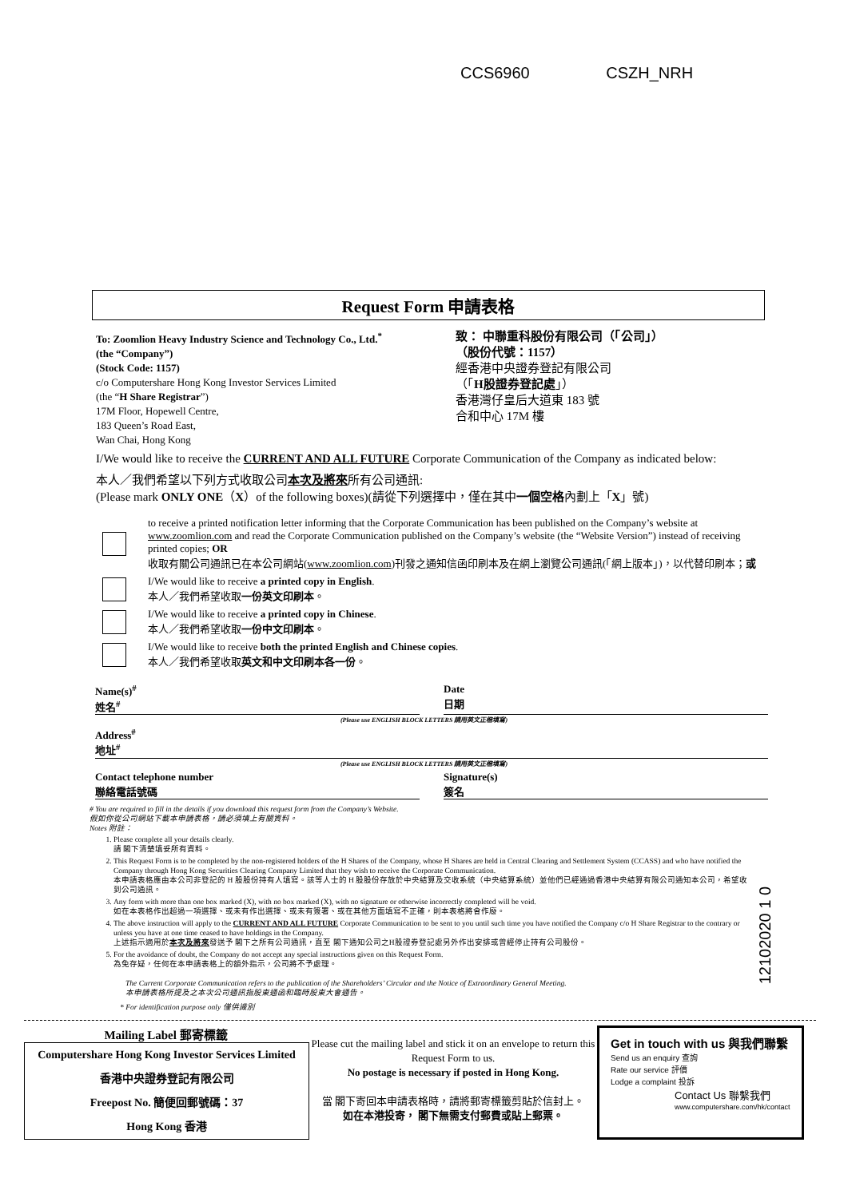CCS6960 CSZH_NRH
Request Form 申請表格
To: Zoomlion Heavy Industry Science and Technology Co., Ltd.<sup>*</sup>
(the “Company”)
(Stock Code: 1157)
c/o Computershare Hong Kong Investor Services Limited
(the “H Share Registrar”)
17M Floor, Hopewell Centre,
183 Queen’s Road East,
Wan Chai, Hong Kong
致： 中聯重科股份有限公司（「公司」）
（股份代號：1157）
經香港中央證券登記有限公司
（「H股證券登記處」）
香港灣仔皇后大道東 183 號
合和中心 17M 樓
I/We would like to receive the CURRENT AND ALL FUTURE Corporate Communication of the Company as indicated below:
本人／我們希望以下列方式收取公司本次及將來所有公司通訊:
(Please mark ONLY ONE（X）of the following boxes)(請從下列選擇中，僅在其中一個空格內劃上「X」號)
to receive a printed notification letter informing that the Corporate Communication has been published on the Company’s website at www.zoomlion.com and read the Corporate Communication published on the Company’s website (the “Website Version”) instead of receiving printed copies; OR
收取有關公司通訊已在本公司網站(www.zoomlion.com)刊發之通知信函印刷本及在網上瀏覽公司通訊(「網上版本」)，以代替印刷本；或
I/We would like to receive a printed copy in English.
本人／我們希望收取一份英文印刷本。
I/We would like to receive a printed copy in Chinese.
本人／我們希望收取一份中文印刷本。
I/We would like to receive both the printed English and Chinese copies.
本人／我們希望收取英文和中文印刷本各一份。
Name(s)<sup>#</sup>
姓名<sup>#</sup>
Date
日期
(Please use ENGLISH BLOCK LETTERS 請用英文正楷填寫)
Address<sup>#</sup>
地址<sup>#</sup>
(Please use ENGLISH BLOCK LETTERS 請用英文正楷填寫)
Contact telephone number
聯絡電話號碼
Signature(s)
簽名
# You are required to fill in the details if you download this request form from the Company’s Website.
假如你從公司網站下載本申請表格，請必須填上有關資料。
Notes 附註：
1. Please complete all your details clearly.
請 閣下清楚填妥所有資料。
2. This Request Form is to be completed by the non-registered holders of the H Shares of the Company, whose H Shares are held in Central Clearing and Settlement System (CCASS) and who have notified the Company through Hong Kong Securities Clearing Company Limited that they wish to receive the Corporate Communication.
本申請表格應由本公司非登記的 H 股股份持有人填寫。該等人士的 H 股股份存放於中央結算及交收系統（中央結算系統）並他們已經通過香港中央結算有限公司通知本公司，希望收到公司通訊。
3. Any form with more than one box marked (X), with no box marked (X), with no signature or otherwise incorrectly completed will be void.
如在本表格作出超過一項選擇、或未有作出選擇、或未有簽署、或在其他方面填寫不正確，則本表格將會作廢。
4. The above instruction will apply to the CURRENT AND ALL FUTURE Corporate Communication to be sent to you until such time you have notified the Company c/o H Share Registrar to the contrary or unless you have at one time ceased to have holdings in the Company.
上述指示適用於本次及將來發送予 閣下之所有公司通訊，直至 閣下通知公司之H股證券登記處另外作出安排或曾經停止持有公司股份。
5. For the avoidance of doubt, the Company do not accept any special instructions given on this Request Form.
為免存疑，任何在本申請表格上的額外指示，公司將不予處理。
The Current Corporate Communication refers to the publication of the Shareholders’ Circular and the Notice of Extraordinary General Meeting.
本申請表格所提及之本次公司通訊指股東通函和臨時股東大會通告。
* For identification purpose only 僅供識別
12102020 1 0
Mailing Label 郵寄標籤
Computershare Hong Kong Investor Services Limited
香港中央證券登記有限公司
Freepost No. 簡便回郵號碼：37
Hong Kong 香港
Please cut the mailing label and stick it on an envelope to return this Request Form to us.
No postage is necessary if posted in Hong Kong.
當 閣下寄回本申請表格時，請將郵寄標籤剪貼於信封上。
如在本港投寄， 閣下無需支付郵費或貼上郵票。
Get in touch with us 與我們聯繫
Send us an enquiry 查詢
Rate our service 評價
Lodge a complaint 投訴
Contact Us 聯繫我們
www.computershare.com/hk/contact